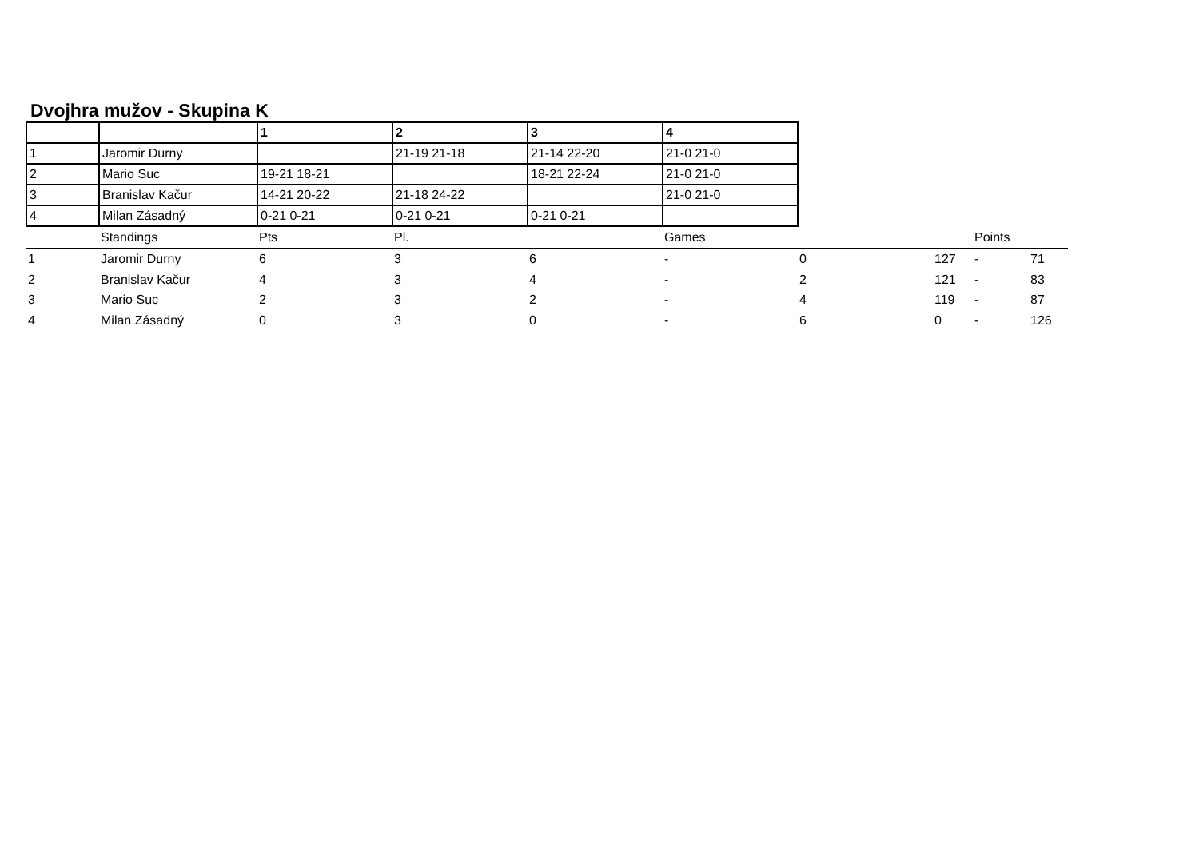Dvojhra mužov - Skupina K
| | | 1 | 2 | 3 | 4 |
| --- | --- | --- | --- | --- | --- |
| 1 | Jaromir Durny | | 21-19 21-18 | 21-14 22-20 | 21-0 21-0 |
| 2 | Mario Suc | 19-21 18-21 | | 18-21 22-24 | 21-0 21-0 |
| 3 | Branislav Kačur | 14-21 20-22 | 21-18 24-22 | | 21-0 21-0 |
| 4 | Milan Zásadný | 0-21 0-21 | 0-21 0-21 | 0-21 0-21 | |
| | Standings | Pts | Pl. | | Games | | | Points | |
| 1 | Jaromir Durny | 6 | 3 | 6 | - | 0 | 127 | - | 71 |
| 2 | Branislav Kačur | 4 | 3 | 4 | - | 2 | 121 | - | 83 |
| 3 | Mario Suc | 2 | 3 | 2 | - | 4 | 119 | - | 87 |
| 4 | Milan Zásadný | 0 | 3 | 0 | - | 6 | 0 | - | 126 |